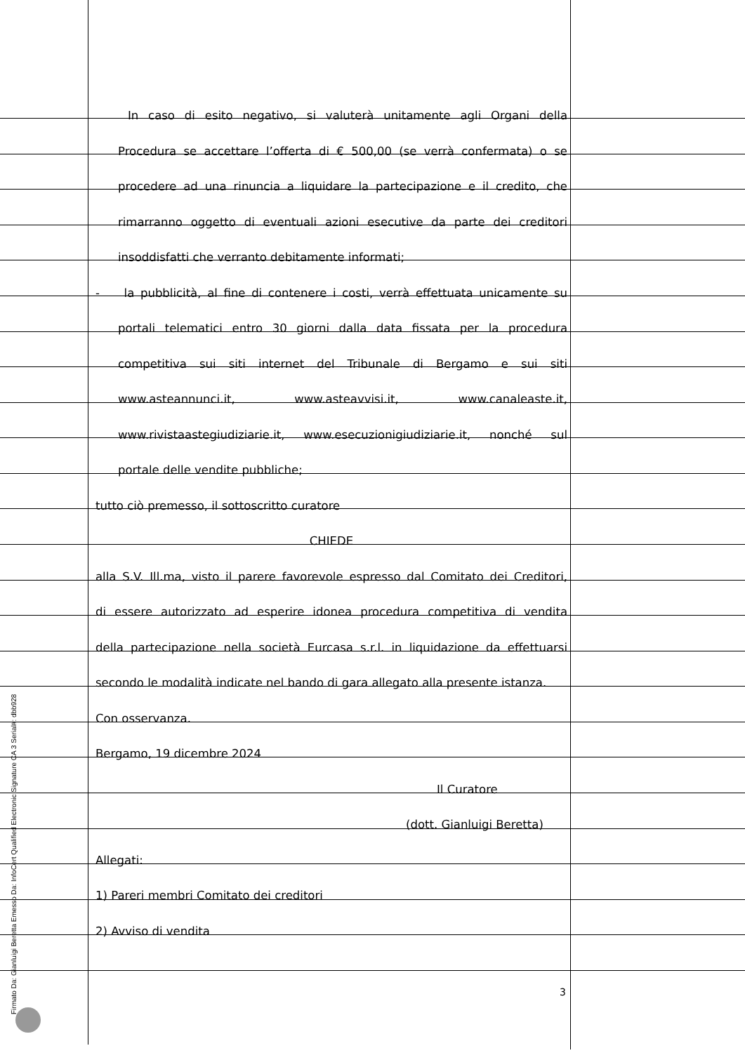In caso di esito negativo, si valuterà unitamente agli Organi della
Procedura se accettare l’offerta di € 500,00 (se verrà confermata) o se
procedere ad una rinuncia a liquidare la partecipazione e il credito, che
rimarranno oggetto di eventuali azioni esecutive da parte dei creditori
insoddisfatti che verranto debitamente informati;
- la pubblicità, al fine di contenere i costi, verrà effettuata unicamente su
portali telematici entro 30 giorni dalla data fissata per la procedura
competitiva sui siti internet del Tribunale di Bergamo e sui siti
www.asteannunci.it, www.asteavvisi.it, www.canaleaste.it,
www.rivistaastegiudiziarie.it, www.esecuzionigiudiziarie.it, nonché sul
portale delle vendite pubbliche;
tutto ciò premesso, il sottoscritto curatore
CHIEDE
alla S.V. Ill.ma, visto il parere favorevole espresso dal Comitato dei Creditori,
di essere autorizzato ad esperire idonea procedura competitiva di vendita
della partecipazione nella società Eurcasa s.r.l. in liquidazione da effettuarsi
secondo le modalità indicate nel bando di gara allegato alla presente istanza.
Con osservanza.
Bergamo, 19 dicembre 2024
Il Curatore
(dott. Gianluigi Beretta)
Allegati:
1) Pareri membri Comitato dei creditori
2) Avviso di vendita
3
Firmato Da: Gianluigi Beretta Emesso Da: InfoCert Qualified Electronic Signature CA 3 Serial#: dbb928